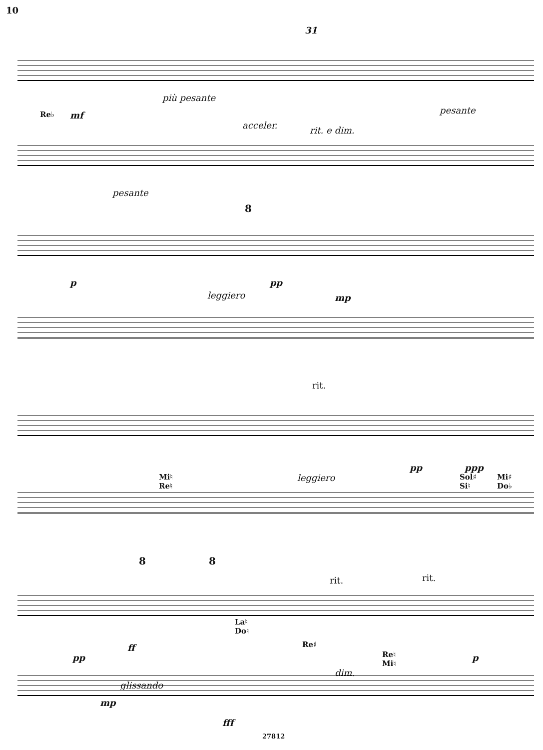10
31
Re♭ mf
più pesante
acceler. rit. e dim.
pesante
pesante
8
p
leggiero
pp
mp
rit.
pp ppp
Mi♮
Re♮
leggiero
Sol♯
Si♮
Mi♯
Do♭
8 8
rit. rit.
La♮
Do♮
pp
ff Re♯
Re♮
Mi♮
dim.
p
glissando
mp
fff
27812